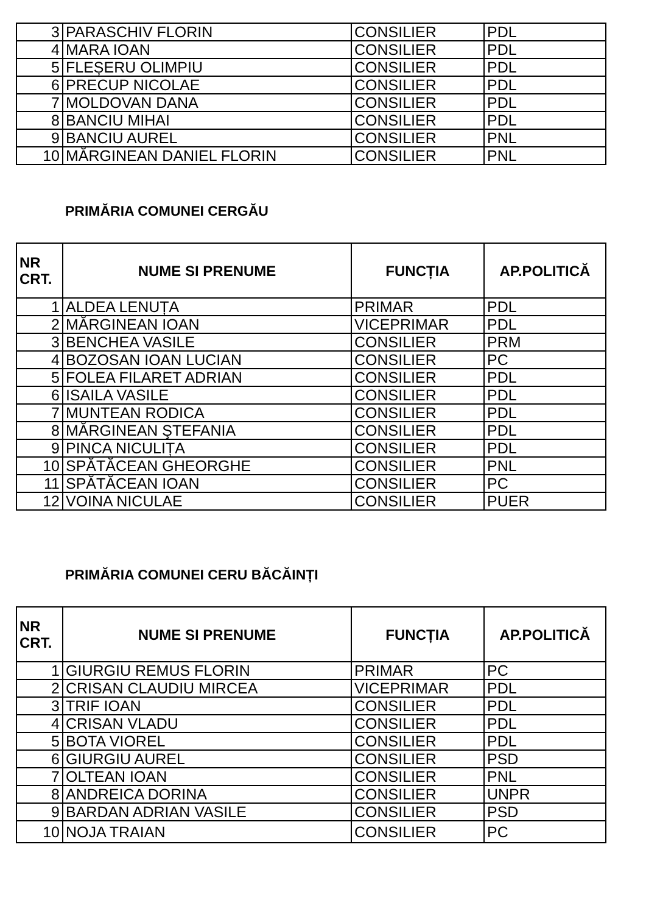| 3 | PARASCHIV FLORIN | CONSILIER | PDL |
| 4 | MARA IOAN | CONSILIER | PDL |
| 5 | FLEȘERU OLIMPIU | CONSILIER | PDL |
| 6 | PRECUP NICOLAE | CONSILIER | PDL |
| 7 | MOLDOVAN DANA | CONSILIER | PDL |
| 8 | BANCIU MIHAI | CONSILIER | PDL |
| 9 | BANCIU AUREL | CONSILIER | PNL |
| 10 | MĂRGINEAN DANIEL FLORIN | CONSILIER | PNL |
PRIMĂRIA COMUNEI CERGĂU
| NR CRT. | NUME SI PRENUME | FUNCȚIA | AP.POLITICĂ |
| --- | --- | --- | --- |
| 1 | ALDEA LENUȚA | PRIMAR | PDL |
| 2 | MĂRGINEAN IOAN | VICEPRIMAR | PDL |
| 3 | BENCHEA VASILE | CONSILIER | PRM |
| 4 | BOZOSAN IOAN LUCIAN | CONSILIER | PC |
| 5 | FOLEA FILARET ADRIAN | CONSILIER | PDL |
| 6 | ISAILA VASILE | CONSILIER | PDL |
| 7 | MUNTEAN RODICA | CONSILIER | PDL |
| 8 | MĂRGINEAN ŞTEFANIA | CONSILIER | PDL |
| 9 | PINCA NICULIȚA | CONSILIER | PDL |
| 10 | SPĂTĂCEAN GHEORGHE | CONSILIER | PNL |
| 11 | SPĂTĂCEAN IOAN | CONSILIER | PC |
| 12 | VOINA NICULAE | CONSILIER | PUER |
PRIMĂRIA COMUNEI CERU BĂCĂINȚI
| NR CRT. | NUME SI PRENUME | FUNCȚIA | AP.POLITICĂ |
| --- | --- | --- | --- |
| 1 | GIURGIU REMUS FLORIN | PRIMAR | PC |
| 2 | CRISAN CLAUDIU MIRCEA | VICEPRIMAR | PDL |
| 3 | TRIF IOAN | CONSILIER | PDL |
| 4 | CRISAN VLADU | CONSILIER | PDL |
| 5 | BOTA VIOREL | CONSILIER | PDL |
| 6 | GIURGIU AUREL | CONSILIER | PSD |
| 7 | OLTEAN IOAN | CONSILIER | PNL |
| 8 | ANDREICA DORINA | CONSILIER | UNPR |
| 9 | BARDAN ADRIAN VASILE | CONSILIER | PSD |
| 10 | NOJA TRAIAN | CONSILIER | PC |